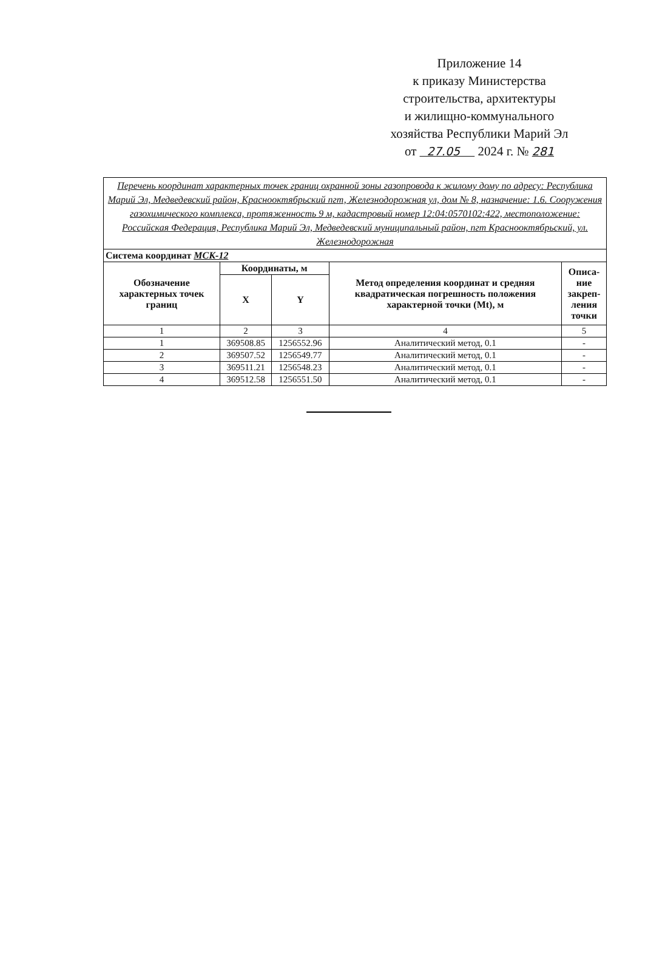Приложение 14
к приказу Министерства
строительства, архитектуры
и жилищно-коммунального
хозяйства Республики Марий Эл
от 27.05 2024 г. № 281
| Перечень координат характерных точек границ охранной зоны газопровода к жилому дому по адресу: Республика Марий Эл, Медведевский район, Краснооктябрьский пгт, Железнодорожная ул, дом № 8, назначение: 1.6. Сооружения газохимического комплекса, протяженность 9 м, кадастровый номер 12:04:0570102:422, местоположение: Российская Федерация, Республика Марий Эл, Медведевский муниципальный район, пгт Краснооктябрьский, ул. Железнодорожная | | | | |
| Система координат МСК-12 | | | | |
| Обозначение характерных точек границ | Координаты, м | | Метод определения координат и средняя квадратическая погрешность положения характерной точки (Mt), м | Описа- ние закреп- ления точки |
| | X | Y | | |
| 1 | 2 | 3 | 4 | 5 |
| 1 | 369508.85 | 1256552.96 | Аналитический метод, 0.1 | - |
| 2 | 369507.52 | 1256549.77 | Аналитический метод, 0.1 | - |
| 3 | 369511.21 | 1256548.23 | Аналитический метод, 0.1 | - |
| 4 | 369512.58 | 1256551.50 | Аналитический метод, 0.1 | - |